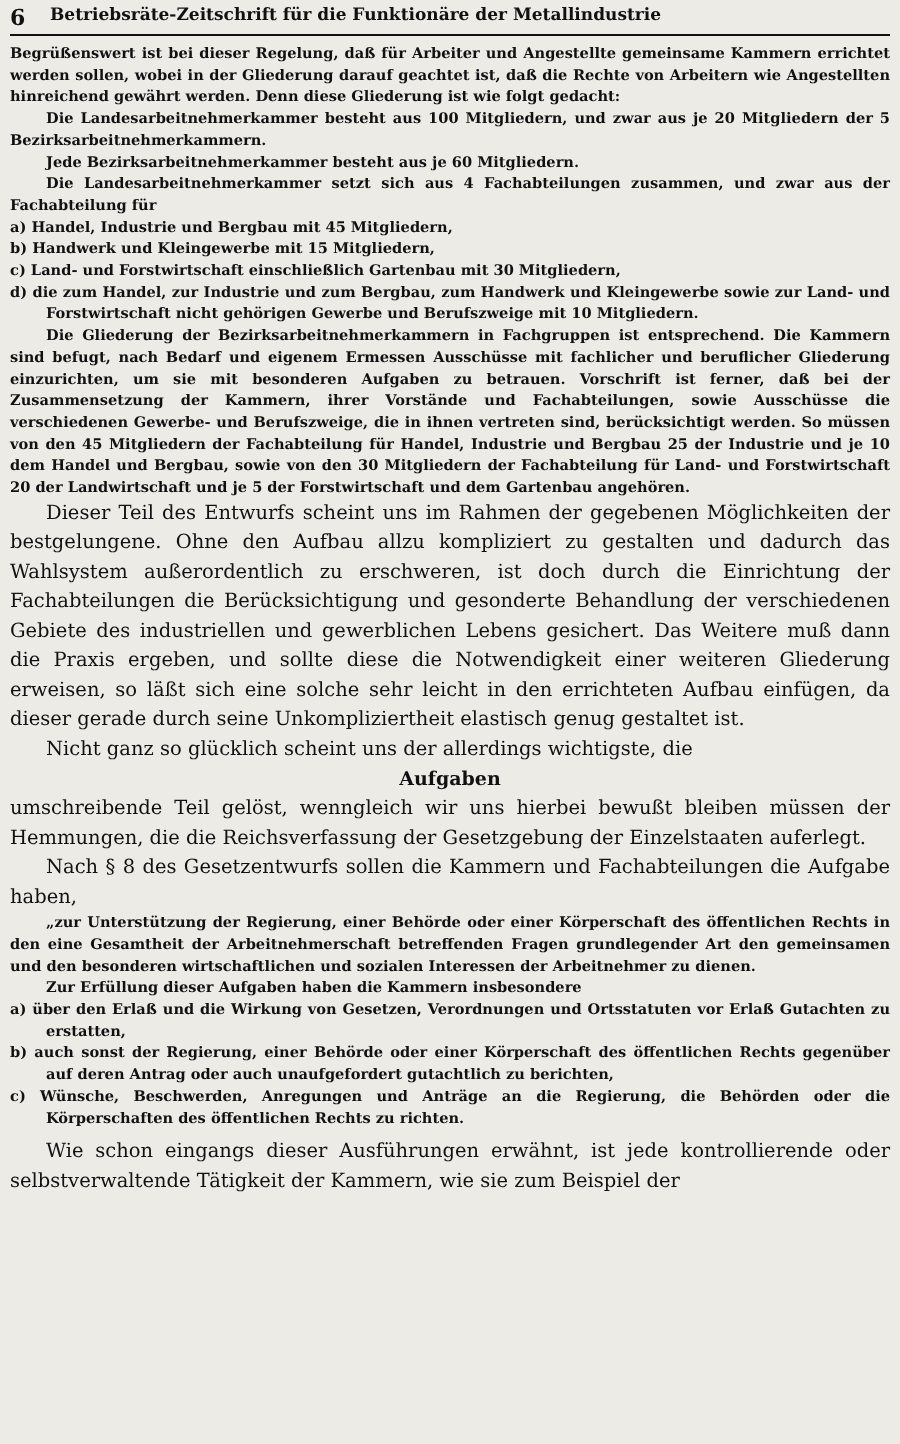6 Betriebsräte-Zeitschrift für die Funktionäre der Metallindustrie
Begrüßenswert ist bei dieser Regelung, daß für Arbeiter und Angestellte gemeinsame Kammern errichtet werden sollen, wobei in der Gliederung darauf geachtet ist, daß die Rechte von Arbeitern wie Angestellten hinreichend gewährt werden. Denn diese Gliederung ist wie folgt gedacht:
Die Landesarbeitnehmerkammer besteht aus 100 Mitgliedern, und zwar aus je 20 Mitgliedern der 5 Bezirksarbeitnehmerkammern.
Jede Bezirksarbeitnehmerkammer besteht aus je 60 Mitgliedern.
Die Landesarbeitnehmerkammer setzt sich aus 4 Fachabteilungen zusammen, und zwar aus der Fachabteilung für
a) Handel, Industrie und Bergbau mit 45 Mitgliedern,
b) Handwerk und Kleingewerbe mit 15 Mitgliedern,
c) Land- und Forstwirtschaft einschließlich Gartenbau mit 30 Mitgliedern,
d) die zum Handel, zur Industrie und zum Bergbau, zum Handwerk und Kleingewerbe sowie zur Land- und Forstwirtschaft nicht gehörigen Gewerbe und Berufszweige mit 10 Mitgliedern.
Die Gliederung der Bezirksarbeitnehmerkammern in Fachgruppen ist entsprechend. Die Kammern sind befugt, nach Bedarf und eigenem Ermessen Ausschüsse mit fachlicher und beruflicher Gliederung einzurichten, um sie mit besonderen Aufgaben zu betrauen. Vorschrift ist ferner, daß bei der Zusammensetzung der Kammern, ihrer Vorstände und Fachabteilungen, sowie Ausschüsse die verschiedenen Gewerbe- und Berufszweige, die in ihnen vertreten sind, berücksichtigt werden. So müssen von den 45 Mitgliedern der Fachabteilung für Handel, Industrie und Bergbau 25 der Industrie und je 10 dem Handel und Bergbau, sowie von den 30 Mitgliedern der Fachabteilung für Land- und Forstwirtschaft 20 der Landwirtschaft und je 5 der Forstwirtschaft und dem Gartenbau angehören.
Dieser Teil des Entwurfs scheint uns im Rahmen der gegebenen Möglichkeiten der bestgelungene. Ohne den Aufbau allzu kompliziert zu gestalten und dadurch das Wahlsystem außerordentlich zu erschweren, ist doch durch die Einrichtung der Fachabteilungen die Berücksichtigung und gesonderte Behandlung der verschiedenen Gebiete des industriellen und gewerblichen Lebens gesichert. Das Weitere muß dann die Praxis ergeben, und sollte diese die Notwendigkeit einer weiteren Gliederung erweisen, so läßt sich eine solche sehr leicht in den errichteten Aufbau einfügen, da dieser gerade durch seine Unkompliziertheit elastisch genug gestaltet ist.
Nicht ganz so glücklich scheint uns der allerdings wichtigste, die
Aufgaben
umschreibende Teil gelöst, wenngleich wir uns hierbei bewußt bleiben müssen der Hemmungen, die die Reichsverfassung der Gesetzgebung der Einzelstaaten auferlegt.
Nach § 8 des Gesetzentwurfs sollen die Kammern und Fachabteilungen die Aufgabe haben,
„zur Unterstützung der Regierung, einer Behörde oder einer Körperschaft des öffentlichen Rechts in den eine Gesamtheit der Arbeitnehmerschaft betreffenden Fragen grundlegender Art den gemeinsamen und den besonderen wirtschaftlichen und sozialen Interessen der Arbeitnehmer zu dienen.
Zur Erfüllung dieser Aufgaben haben die Kammern insbesondere
a) über den Erlaß und die Wirkung von Gesetzen, Verordnungen und Ortsstatuten vor Erlaß Gutachten zu erstatten,
b) auch sonst der Regierung, einer Behörde oder einer Körperschaft des öffentlichen Rechts gegenüber auf deren Antrag oder auch unaufgefordert gutachtlich zu berichten,
c) Wünsche, Beschwerden, Anregungen und Anträge an die Regierung, die Behörden oder die Körperschaften des öffentlichen Rechts zu richten.
Wie schon eingangs dieser Ausführungen erwähnt, ist jede kontrollierende oder selbstverwaltende Tätigkeit der Kammern, wie sie zum Beispiel der